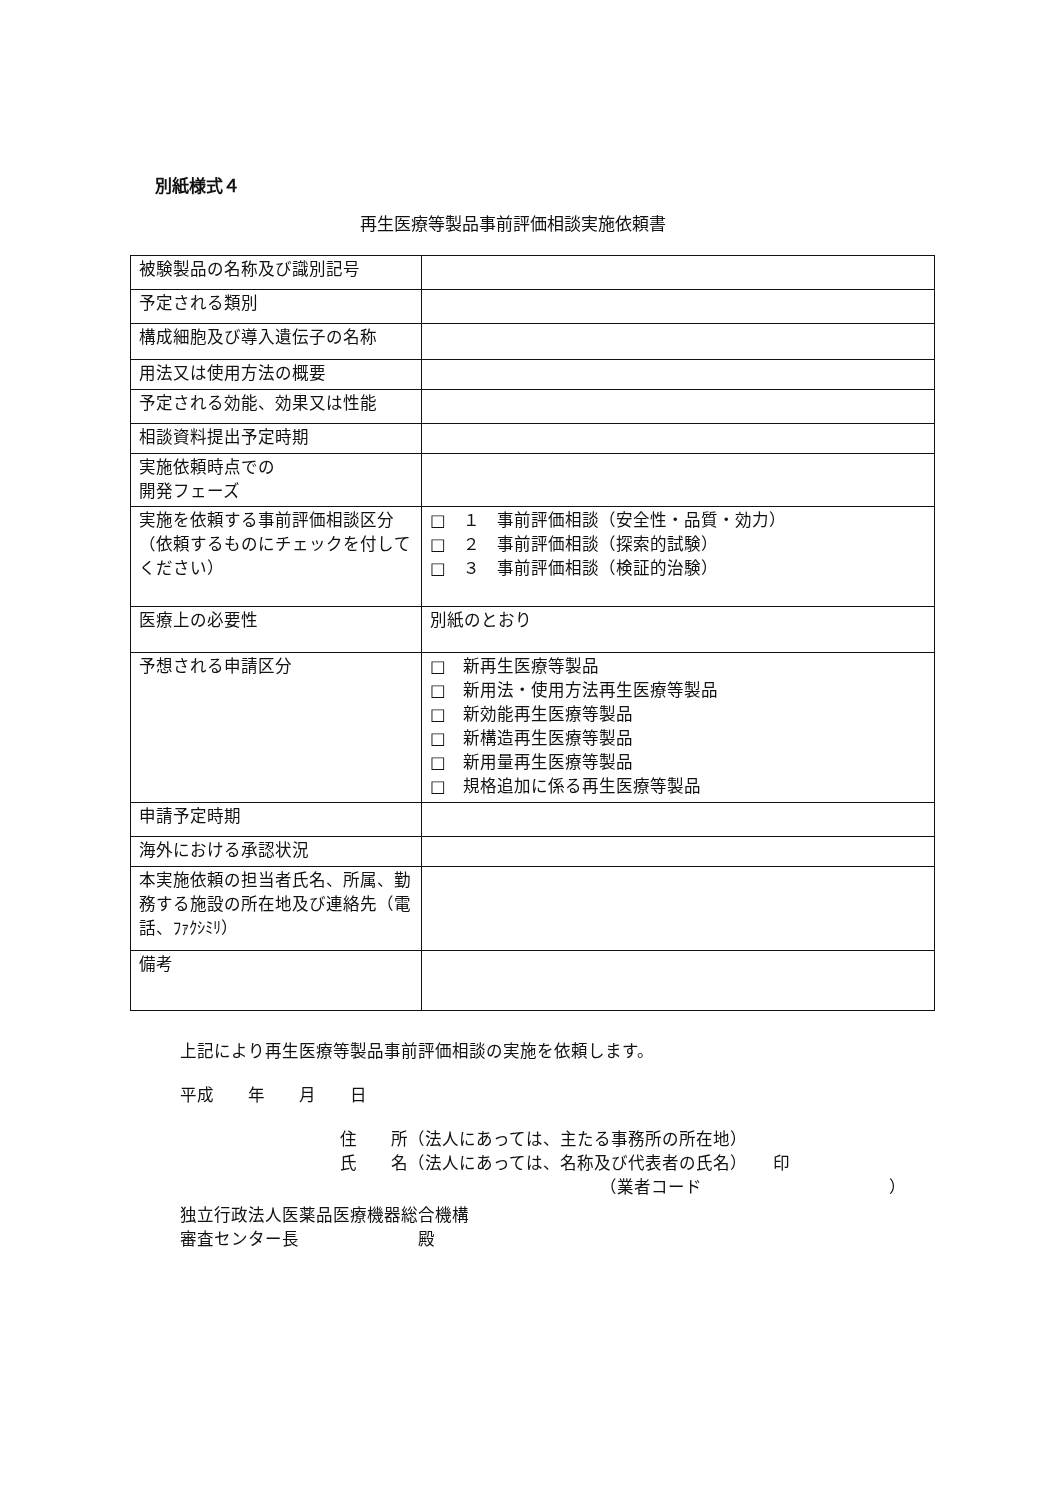別紙様式４
再生医療等製品事前評価相談実施依頼書
| 被験製品の名称及び識別記号 | |
| 予定される類別 | |
| 構成細胞及び導入遺伝子の名称 | |
| 用法又は使用方法の概要 | |
| 予定される効能、効果又は性能 | |
| 相談資料提出予定時期 | |
| 実施依頼時点での 開発フェーズ | |
| 実施を依頼する事前評価相談区分 （依頼するものにチェックを付してください） | □ １ 事前評価相談（安全性・品質・効力） □ ２ 事前評価相談（探索的試験） □ ３ 事前評価相談（検証的治験） |
| 医療上の必要性 | 別紙のとおり |
| 予想される申請区分 | □ 新再生医療等製品 □ 新用法・使用方法再生医療等製品 □ 新効能再生医療等製品 □ 新構造再生医療等製品 □ 新用量再生医療等製品 □ 規格追加に係る再生医療等製品 |
| 申請予定時期 | |
| 海外における承認状況 | |
| 本実施依頼の担当者氏名、所属、勤務する施設の所在地及び連絡先（電話、ﾌｧｸｼﾐﾘ） | |
| 備考 | |
上記により再生医療等製品事前評価相談の実施を依頼します。
平成　　年　　月　　日
住　　所（法人にあっては、主たる事務所の所在地）
氏　　名（法人にあっては、名称及び代表者の氏名）　　印
（業者コード　　　　　　　　　　　）
独立行政法人医薬品医療機器総合機構
審査センター長　　　　　　　殿